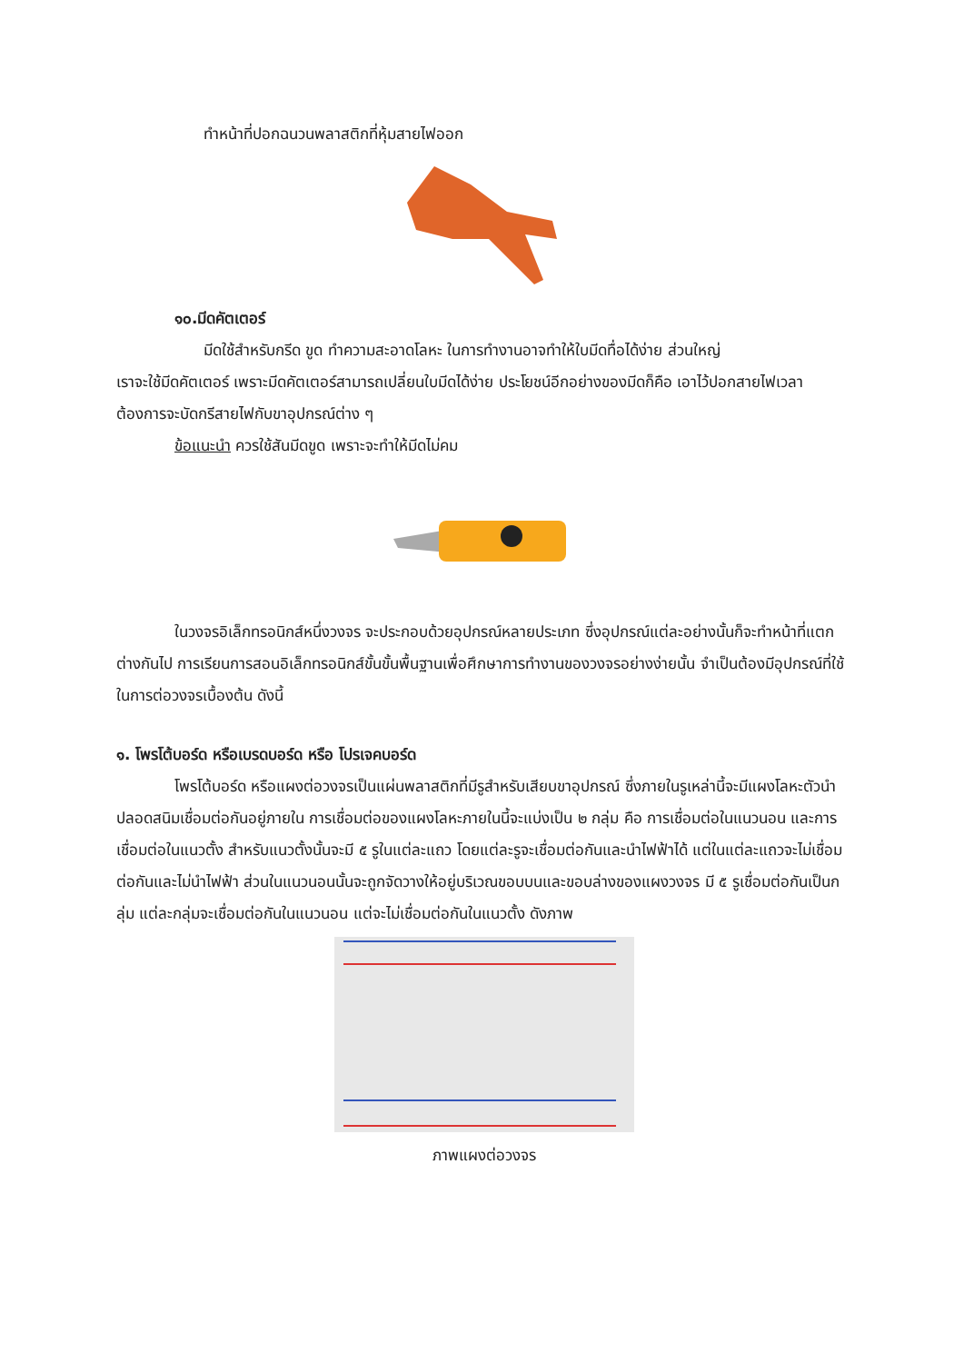ทำหน้าที่ปอกฉนวนพลาสติกที่หุ้มสายไฟออก
๑๐.มีดคัตเตอร์
มีดใช้สำหรับกรีด ขูด ทำความสะอาดโลหะ ในการทำงานอาจทำให้ใบมีดทื่อได้ง่าย ส่วนใหญ่
เราจะใช้มีดคัตเตอร์ เพราะมีดคัตเตอร์สามารถเปลี่ยนใบมีดได้ง่าย ประโยชน์อีกอย่างของมีดก็คือ เอาไว้ปอกสายไฟเวลาต้องการจะบัดกรีสายไฟกับขาอุปกรณ์ต่าง ๆ
ข้อแนะนำ ควรใช้สันมีดขูด เพราะจะทำให้มีดไม่คม
ในวงจรอิเล็กทรอนิกส์หนึ่งวงจร จะประกอบด้วยอุปกรณ์หลายประเภท ซึ่งอุปกรณ์แต่ละอย่างนั้นก็จะทำหน้าที่แตกต่างกันไป การเรียนการสอนอิเล็กทรอนิกส์ขั้นขั้นพื้นฐานเพื่อศึกษาการทำงานของวงจรอย่างง่ายนั้น จำเป็นต้องมีอุปกรณ์ที่ใช้ในการต่อวงจรเบื้องต้น ดังนี้
๑. โพรโต้บอร์ด หรือเบรดบอร์ด หรือ โปรเจคบอร์ด
โพรโต้บอร์ด หรือแผงต่อวงจรเป็นแผ่นพลาสติกที่มีรูสำหรับเสียบขาอุปกรณ์ ซึ่งภายในรูเหล่านี้จะมีแผงโลหะตัวนำปลอดสนิมเชื่อมต่อกันอยู่ภายใน การเชื่อมต่อของแผงโลหะภายในนี้จะแบ่งเป็น ๒ กลุ่ม คือ การเชื่อมต่อในแนวนอน และการเชื่อมต่อในแนวตั้ง สำหรับแนวตั้งนั้นจะมี ๕ รูในแต่ละแถว โดยแต่ละรูจะเชื่อมต่อกันและนำไฟฟ้าได้ แต่ในแต่ละแถวจะไม่เชื่อมต่อกันและไม่นำไฟฟ้า ส่วนในแนวนอนนั้นจะถูกจัดวางให้อยู่บริเวณขอบบนและขอบล่างของแผงวงจร มี ๕ รูเชื่อมต่อกันเป็นกลุ่ม แต่ละกลุ่มจะเชื่อมต่อกันในแนวนอน แต่จะไม่เชื่อมต่อกันในแนวตั้ง ดังภาพ
ภาพแผงต่อวงจร